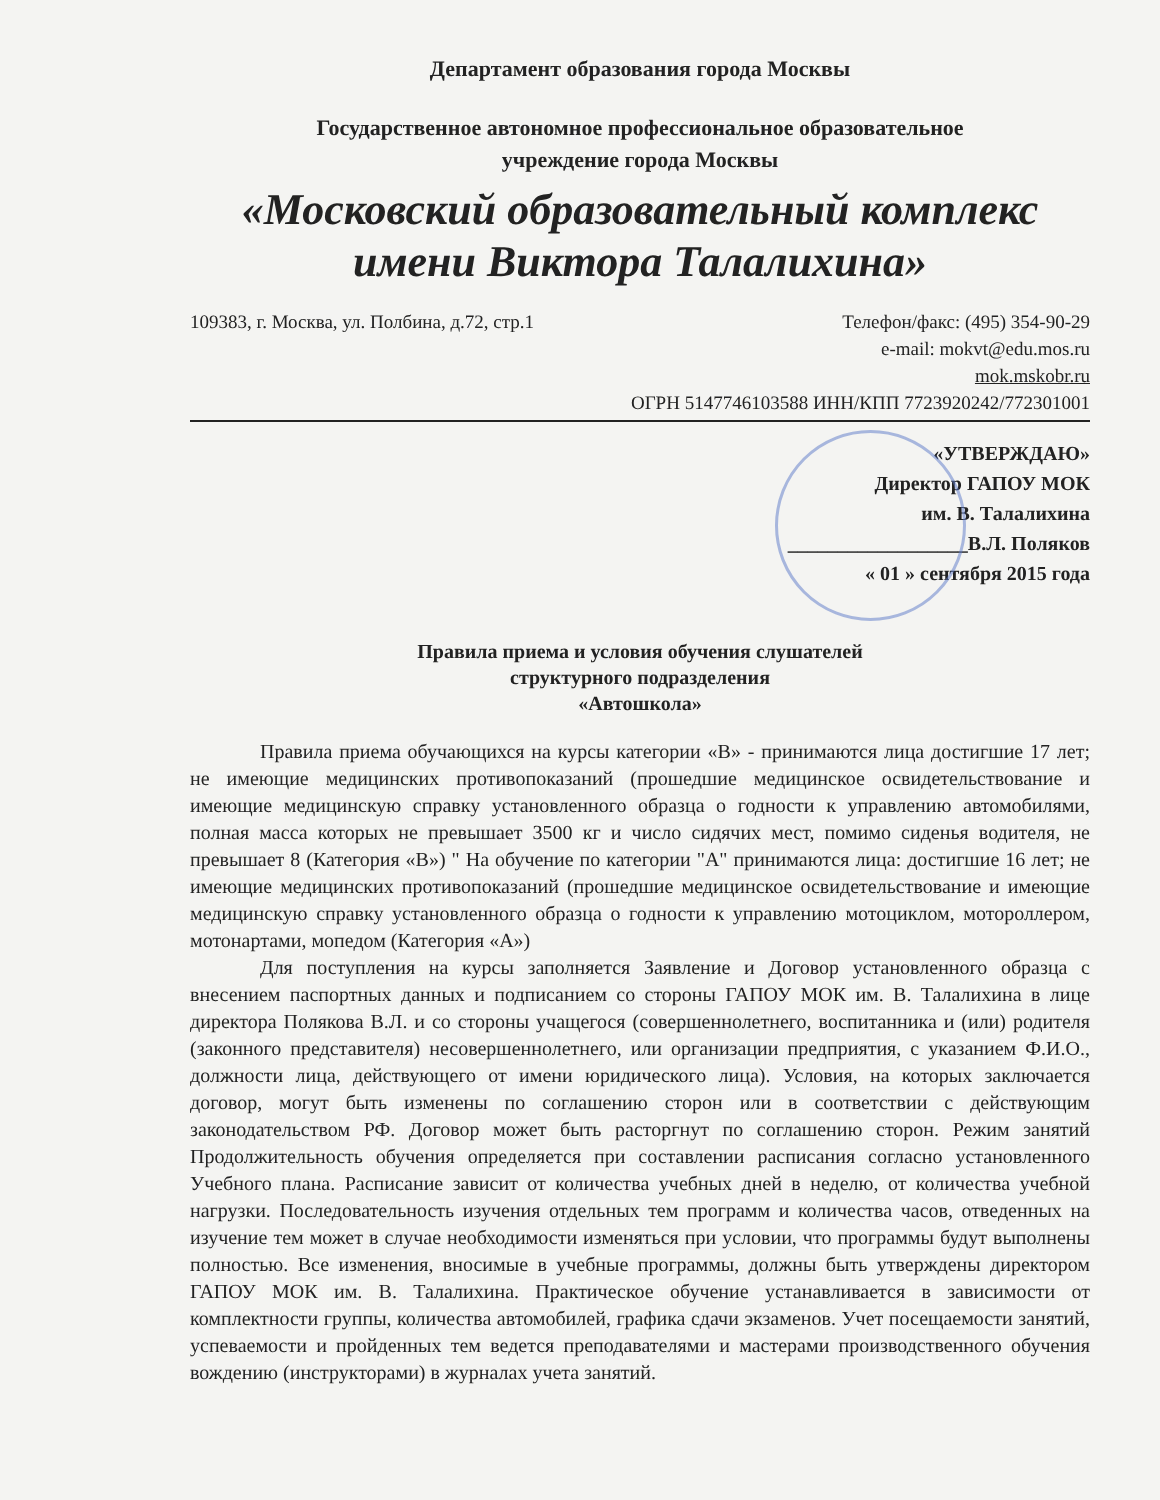Департамент образования города Москвы
Государственное автономное профессиональное образовательное
учреждение города Москвы
«Московский образовательный комплекс
имени Виктора Талалихина»
109383, г. Москва, ул. Полбина, д.72, стр.1 Телефон/факс: (495) 354-90-29
e-mail: mokvt@edu.mos.ru
mok.mskobr.ru
ОГРН 5147746103588 ИНН/КПП 7723920242/772301001
«УТВЕРЖДАЮ»
Директор ГАПОУ МОК
им. В. Талалихина
__________________В.Л. Поляков
« 01 » сентября 2015 года
Правила приема и условия обучения слушателей
структурного подразделения
«Автошкола»
Правила приема обучающихся на курсы категории «В» - принимаются лица достигшие 17 лет; не имеющие медицинских противопоказаний (прошедшие медицинское освидетельствование и имеющие медицинскую справку установленного образца о годности к управлению автомобилями, полная масса которых не превышает 3500 кг и число сидячих мест, помимо сиденья водителя, не превышает 8 (Категория «В») " На обучение по категории "А" принимаются лица: достигшие 16 лет; не имеющие медицинских противопоказаний (прошедшие медицинское освидетельствование и имеющие медицинскую справку установленного образца о годности к управлению мотоциклом, мотороллером, мотонартами, мопедом (Категория «А»)
Для поступления на курсы заполняется Заявление и Договор установленного образца с внесением паспортных данных и подписанием со стороны ГАПОУ МОК им. В. Талалихина в лице директора Полякова В.Л. и со стороны учащегося (совершеннолетнего, воспитанника и (или) родителя (законного представителя) несовершеннолетнего, или организации предприятия, с указанием Ф.И.О., должности лица, действующего от имени юридического лица). Условия, на которых заключается договор, могут быть изменены по соглашению сторон или в соответствии с действующим законодательством РФ. Договор может быть расторгнут по соглашению сторон. Режим занятий Продолжительность обучения определяется при составлении расписания согласно установленного Учебного плана. Расписание зависит от количества учебных дней в неделю, от количества учебной нагрузки. Последовательность изучения отдельных тем программ и количества часов, отведенных на изучение тем может в случае необходимости изменяться при условии, что программы будут выполнены полностью. Все изменения, вносимые в учебные программы, должны быть утверждены директором ГАПОУ МОК им. В. Талалихина. Практическое обучение устанавливается в зависимости от комплектности группы, количества автомобилей, графика сдачи экзаменов. Учет посещаемости занятий, успеваемости и пройденных тем ведется преподавателями и мастерами производственного обучения вождению (инструкторами) в журналах учета занятий.